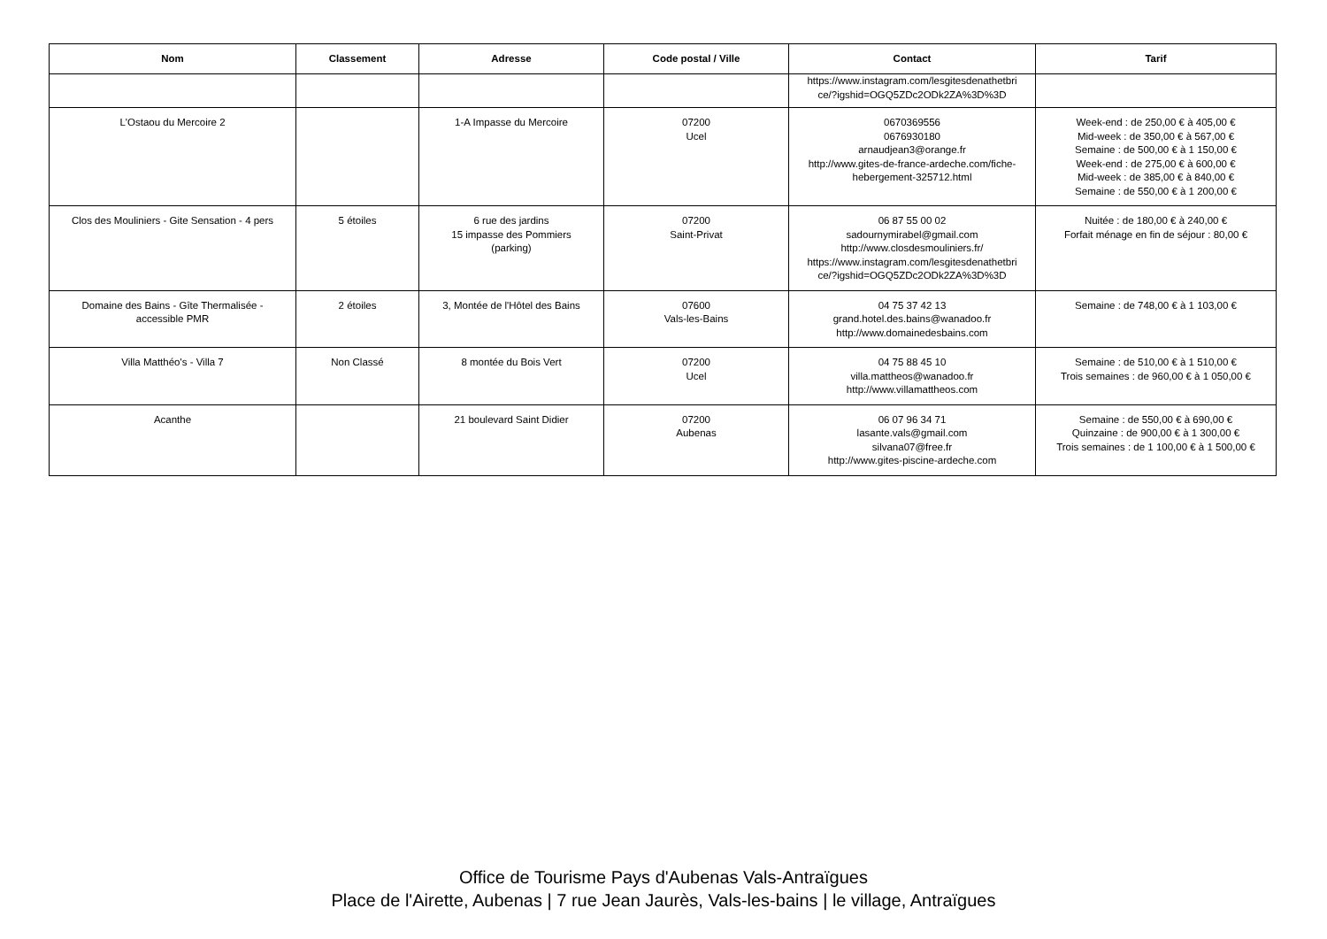| Nom | Classement | Adresse | Code postal / Ville | Contact | Tarif |
| --- | --- | --- | --- | --- | --- |
| | | | | https://www.instagram.com/lesgitesdenathetbri ce/?igshid=OGQ5ZDc2ODk2ZA%3D%3D | |
| L'Ostaou du Mercoire 2 | | 1-A Impasse du Mercoire | 07200 Ucel | 0670369556 0676930180 arnaudjean3@orange.fr http://www.gites-de-france-ardeche.com/fiche- hebergement-325712.html | Week-end : de 250,00 € à 405,00 € Mid-week : de 350,00 € à 567,00 € Semaine : de 500,00 € à 1 150,00 € Week-end : de 275,00 € à 600,00 € Mid-week : de 385,00 € à 840,00 € Semaine : de 550,00 € à 1 200,00 € |
| Clos des Mouliniers - Gite Sensation - 4 pers | 5 étoiles | 6 rue des jardins 15 impasse des Pommiers (parking) | 07200 Saint-Privat | 06 87 55 00 02 sadournymirabel@gmail.com http://www.closdesmouliniers.fr/ https://www.instagram.com/lesgitesdenathetbri ce/?igshid=OGQ5ZDc2ODk2ZA%3D%3D | Nuitée : de 180,00 € à 240,00 € Forfait ménage en fin de séjour : 80,00 € |
| Domaine des Bains - Gîte Thermalisée - accessible PMR | 2 étoiles | 3, Montée de l'Hôtel des Bains | 07600 Vals-les-Bains | 04 75 37 42 13 grand.hotel.des.bains@wanadoo.fr http://www.domainedesbains.com | Semaine : de 748,00 € à 1 103,00 € |
| Villa Matthéo's - Villa 7 | Non Classé | 8 montée du Bois Vert | 07200 Ucel | 04 75 88 45 10 villa.mattheos@wanadoo.fr http://www.villamattheos.com | Semaine : de 510,00 € à 1 510,00 € Trois semaines : de 960,00 € à 1 050,00 € |
| Acanthe | | 21 boulevard Saint Didier | 07200 Aubenas | 06 07 96 34 71 lasante.vals@gmail.com silvana07@free.fr http://www.gites-piscine-ardeche.com | Semaine : de 550,00 € à 690,00 € Quinzaine : de 900,00 € à 1 300,00 € Trois semaines : de 1 100,00 € à 1 500,00 € |
Office de Tourisme Pays d'Aubenas Vals-Antraïgues
Place de l'Airette, Aubenas | 7 rue Jean Jaurès, Vals-les-bains | le village, Antraïgues